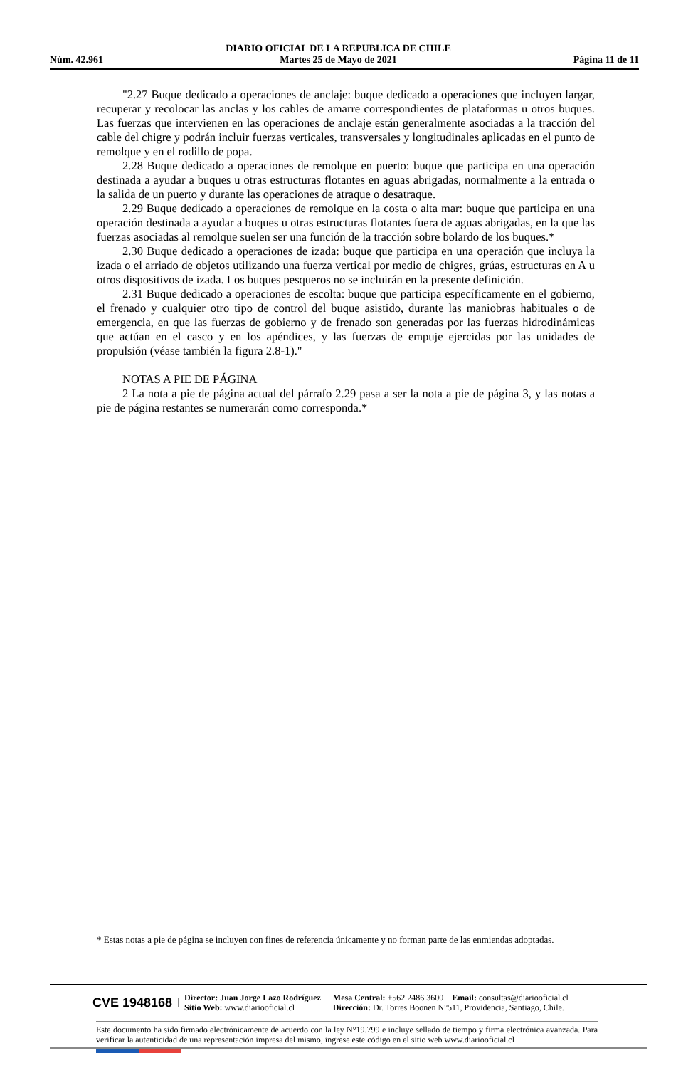Núm. 42.961
DIARIO OFICIAL DE LA REPUBLICA DE CHILE
Martes 25 de Mayo de 2021
Página 11 de 11
"2.27 Buque dedicado a operaciones de anclaje: buque dedicado a operaciones que incluyen largar, recuperar y recolocar las anclas y los cables de amarre correspondientes de plataformas u otros buques. Las fuerzas que intervienen en las operaciones de anclaje están generalmente asociadas a la tracción del cable del chigre y podrán incluir fuerzas verticales, transversales y longitudinales aplicadas en el punto de remolque y en el rodillo de popa.
2.28 Buque dedicado a operaciones de remolque en puerto: buque que participa en una operación destinada a ayudar a buques u otras estructuras flotantes en aguas abrigadas, normalmente a la entrada o la salida de un puerto y durante las operaciones de atraque o desatraque.
2.29 Buque dedicado a operaciones de remolque en la costa o alta mar: buque que participa en una operación destinada a ayudar a buques u otras estructuras flotantes fuera de aguas abrigadas, en la que las fuerzas asociadas al remolque suelen ser una función de la tracción sobre bolardo de los buques.*
2.30 Buque dedicado a operaciones de izada: buque que participa en una operación que incluya la izada o el arriado de objetos utilizando una fuerza vertical por medio de chigres, grúas, estructuras en A u otros dispositivos de izada. Los buques pesqueros no se incluirán en la presente definición.
2.31 Buque dedicado a operaciones de escolta: buque que participa específicamente en el gobierno, el frenado y cualquier otro tipo de control del buque asistido, durante las maniobras habituales o de emergencia, en que las fuerzas de gobierno y de frenado son generadas por las fuerzas hidrodinámicas que actúan en el casco y en los apéndices, y las fuerzas de empuje ejercidas por las unidades de propulsión (véase también la figura 2.8-1)."
NOTAS A PIE DE PÁGINA
2 La nota a pie de página actual del párrafo 2.29 pasa a ser la nota a pie de página 3, y las notas a pie de página restantes se numerarán como corresponda.*
* Estas notas a pie de página se incluyen con fines de referencia únicamente y no forman parte de las enmiendas adoptadas.
CVE 1948168
Director: Juan Jorge Lazo Rodríguez
Sitio Web: www.diariooficial.cl
Mesa Central: +562 2486 3600 Email: consultas@diariooficial.cl
Dirección: Dr. Torres Boonen N°511, Providencia, Santiago, Chile.
Este documento ha sido firmado electrónicamente de acuerdo con la ley N°19.799 e incluye sellado de tiempo y firma electrónica avanzada. Para verificar la autenticidad de una representación impresa del mismo, ingrese este código en el sitio web www.diariooficial.cl